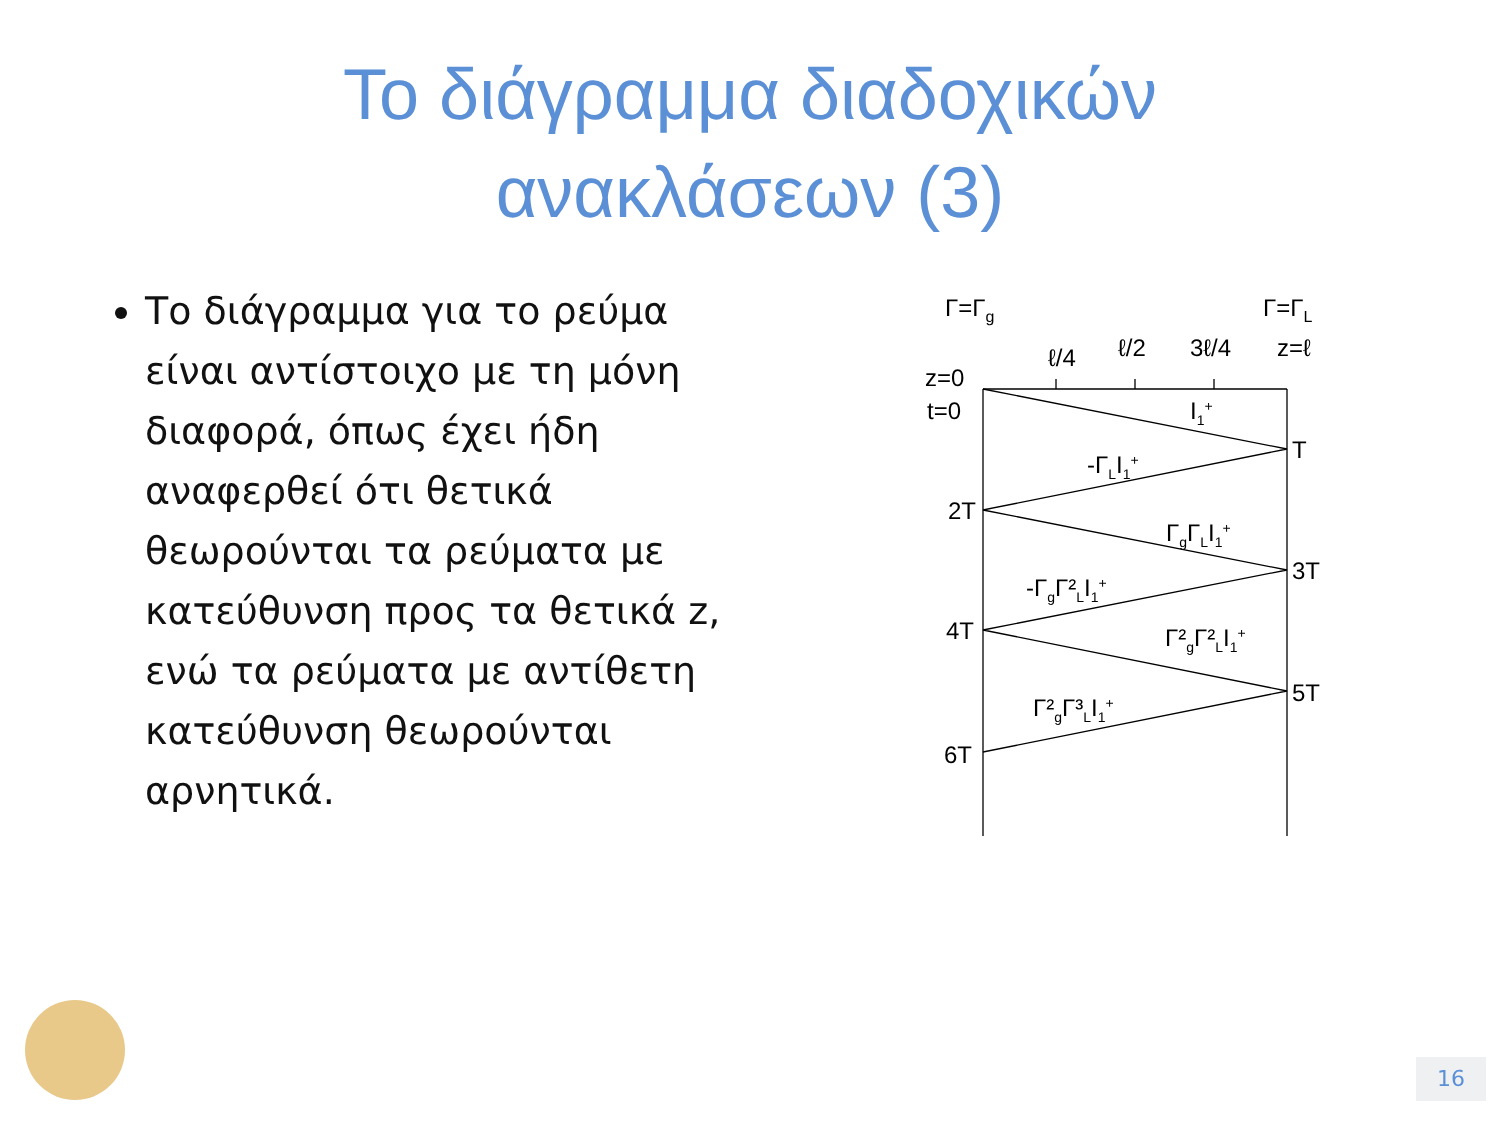Το διάγραμμα διαδοχικών
ανακλάσεων (3)
Το διάγραμμα για το ρεύμα είναι αντίστοιχο με τη μόνη διαφορά, όπως έχει ήδη αναφερθεί ότι θετικά θεωρούνται τα ρεύματα με κατεύθυνση προς τα θετικά z, ενώ τα ρεύματα με αντίθετη κατεύθυνση θεωρούνται αρνητικά.
Γ=Γg
Γ=ΓL
ℓ/4
ℓ/2
3ℓ/4
z=ℓ
z=0
t=0
I1+
T
-ΓLI1+
2T
ΓgΓLI1+
3T
-ΓgΓ²LI1+
4T
Γ²gΓ²LI1+
5T
Γ²gΓ³LI1+
6T
16